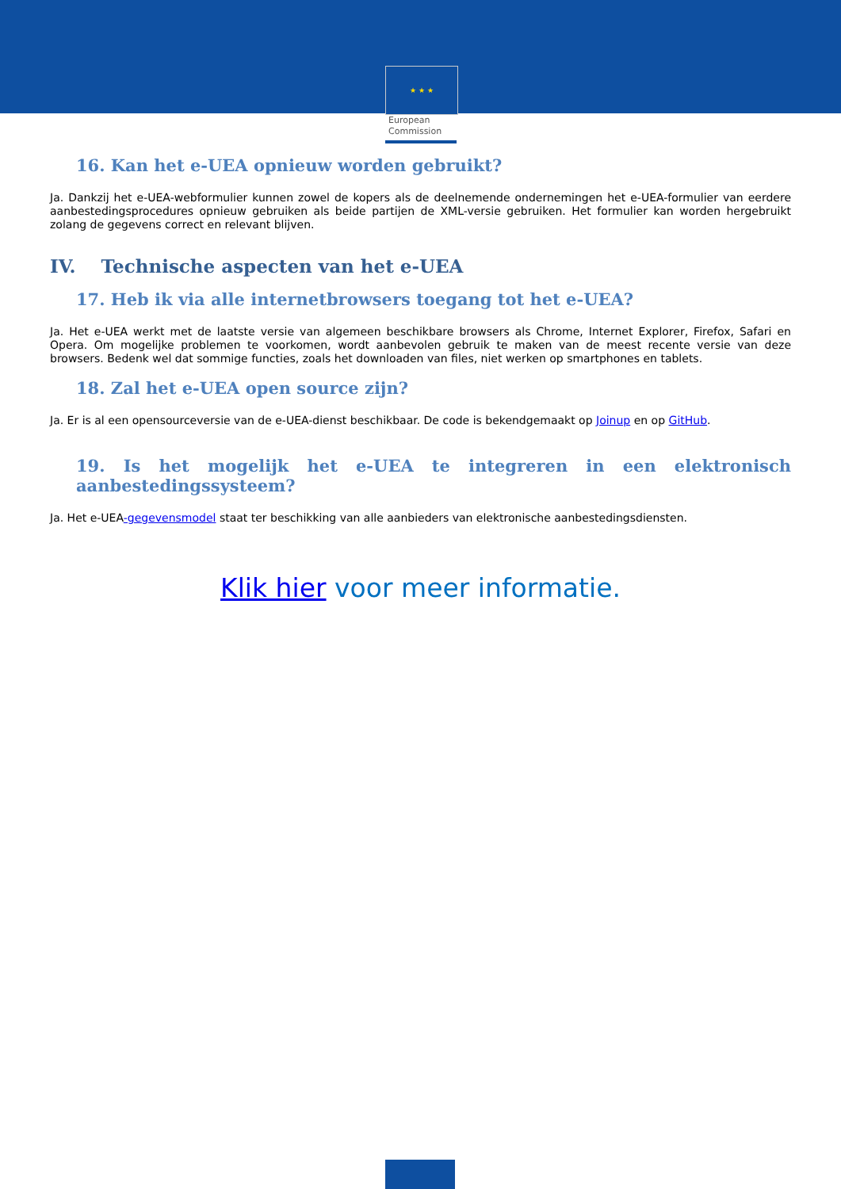European
Commission
★ ★ ★
16. Kan het e-UEA opnieuw worden gebruikt?
Ja. Dankzij het e-UEA-webformulier kunnen zowel de kopers als de deelnemende ondernemingen het e-UEA-formulier van eerdere aanbestedingsprocedures opnieuw gebruiken als beide partijen de XML-versie gebruiken. Het formulier kan worden hergebruikt zolang de gegevens correct en relevant blijven.
IV. Technische aspecten van het e-UEA
17. Heb ik via alle internetbrowsers toegang tot het e-UEA?
Ja. Het e-UEA werkt met de laatste versie van algemeen beschikbare browsers als Chrome, Internet Explorer, Firefox, Safari en Opera. Om mogelijke problemen te voorkomen, wordt aanbevolen gebruik te maken van de meest recente versie van deze browsers. Bedenk wel dat sommige functies, zoals het downloaden van files, niet werken op smartphones en tablets.
18. Zal het e-UEA open source zijn?
Ja. Er is al een opensourceversie van de e-UEA-dienst beschikbaar. De code is bekendgemaakt op Joinup en op GitHub.
19. Is het mogelijk het e-UEA te integreren in een elektronisch aanbestedingssysteem?
Ja. Het e-UEA-gegevensmodel staat ter beschikking van alle aanbieders van elektronische aanbestedingsdiensten.
Klik hier voor meer informatie.